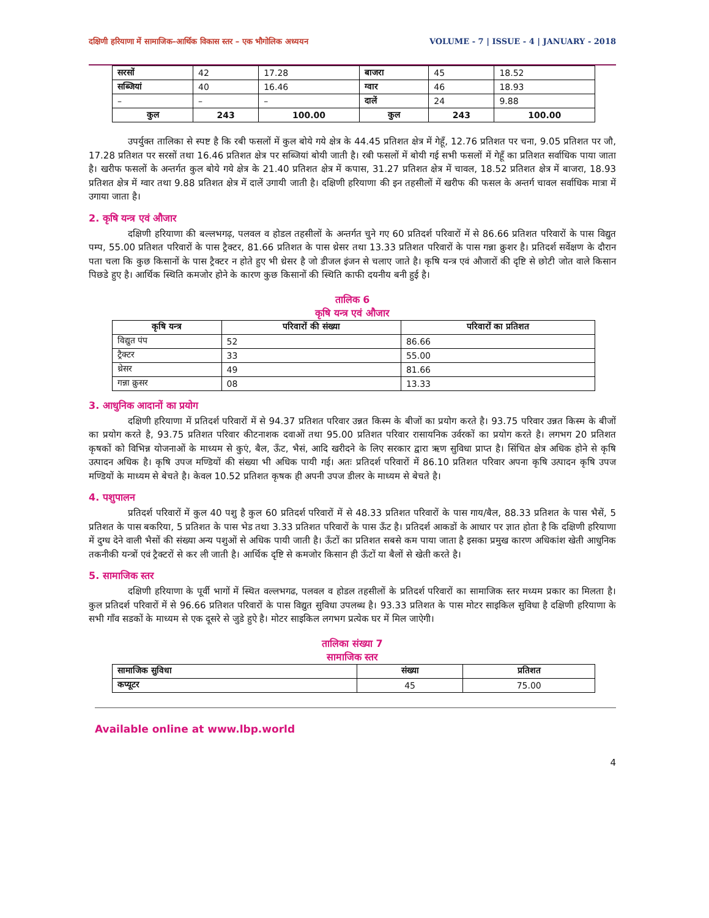दक्षिणी हरियाणा में सामाजिक–आर्थिक विकास स्तर – एक भौगोलिक अध्ययन VOLUME - 7 | ISSUE - 4 | JANUARY - 2018
| सरसों | 42 | 17.28 | बाजरा | 45 | 18.52 |
| सब्जियां | 40 | 16.46 | ग्वार | 46 | 18.93 |
| – | – | – | दालें | 24 | 9.88 |
| कुल | 243 | 100.00 | कुल | 243 | 100.00 |
उपर्युक्त तालिका से स्पष्ट है कि रबी फसलों में कुल बोये गये क्षेत्र के 44.45 प्रतिशत क्षेत्र में गेहूँ, 12.76 प्रतिशत पर चना, 9.05 प्रतिशत पर जौ, 17.28 प्रतिशत पर सरसों तथा 16.46 प्रतिशत क्षेत्र पर सब्जियां बोयी जाती है। रबी फसलों में बोयी गई सभी फसलों में गेहूँ का प्रतिशत सर्वाधिक पाया जाता है। खरीफ फसलों के अन्तर्गत कुल बोये गये क्षेत्र के 21.40 प्रतिशत क्षेत्र में कपास, 31.27 प्रतिशत क्षेत्र में चावल, 18.52 प्रतिशत क्षेत्र में बाजरा, 18.93 प्रतिशत क्षेत्र में ग्वार तथा 9.88 प्रतिशत क्षेत्र में दालें उगायी जाती है। दक्षिणी हरियाणा की इन तहसीलों में खरीफ की फसल के अन्तर्ग चावल सर्वाधिक मात्रा में उगाया जाता है।
2. कृषि यन्त्र एवं औजार
दक्षिणी हरियाणा की बल्लभगढ़, पलवल व होडल तहसीलों के अन्तर्गत चुने गए 60 प्रतिदर्श परिवारों में से 86.66 प्रतिशत परिवारों के पास विद्युत पम्प, 55.00 प्रतिशत परिवारों के पास ट्रैक्टर, 81.66 प्रतिशत के पास थ्रेसर तथा 13.33 प्रतिशत परिवारों के पास गन्ना क्रुशर है। प्रतिदर्श सर्वेक्षण के दौरान पता चला कि कुछ किसानों के पास ट्रैक्टर न होते हुए भी थ्रेसर है जो डीजल इंजन से चलाए जाते है। कृषि यन्त्र एवं औजारों की दृष्टि से छोटी जोत वाले किसान पिछडे हुए है। आर्थिक स्थिति कमजोर होने के कारण कुछ किसानों की स्थिति काफी दयनीय बनी हुई है।
तालिक 6
कृषि यन्त्र एवं औजार
| कृषि यन्त्र | परिवारों की संख्या | परिवारों का प्रतिशत |
| --- | --- | --- |
| विद्युत पंप | 52 | 86.66 |
| ट्रैक्टर | 33 | 55.00 |
| थ्रेसर | 49 | 81.66 |
| गन्ना क्रुसर | 08 | 13.33 |
3. आधुनिक आदानों का प्रयोग
दक्षिणी हरियाणा में प्रतिदर्श परिवारों में से 94.37 प्रतिशत परिवार उन्नत किस्म के बीजों का प्रयोग करते है। 93.75 परिवार उन्नत किस्म के बीजों का प्रयोग करते है, 93.75 प्रतिशत परिवार कीटनाशक दवाओं तथा 95.00 प्रतिशत परिवार रासायनिक उर्वरकों का प्रयोग करते है। लगभग 20 प्रतिशत कृषकों को विभिन्न योजनाओं के माध्यम से कुएं, बैल, ऊँट, भैसं, आदि खरीदने के लिए सरकार द्वारा ऋण सुविधा प्राप्त है। सिंचित क्षेत्र अधिक होने से कृषि उत्पादन अधिक है। कृषि उपज मण्डियों की संख्या भी अधिक पायी गई। अतः प्रतिदर्श परिवारों में 86.10 प्रतिशत परिवार अपना कृषि उत्पादन कृषि उपज मण्डियों के माध्यम से बेचते है। केवल 10.52 प्रतिशत कृषक ही अपनी उपज डीलर के माध्यम से बेचते है।
4. पशुपालन
प्रतिदर्श परिवारों में कुल 40 पशु है कुल 60 प्रतिदर्श परिवारों में से 48.33 प्रतिशत परिवारों के पास गाय/बैल, 88.33 प्रतिशत के पास भैसें, 5 प्रतिशत के पास बकरिया, 5 प्रतिशत के पास भेड तथा 3.33 प्रतिशत परिवारों के पास ऊँट है। प्रतिदर्श आकडों के आधार पर ज्ञात होता है कि दक्षिणी हरियाणा में दुग्ध देने वाली भैसों की संख्या अन्य पशुओं से अधिक पायी जाती है। ऊँटों का प्रतिशत सबसे कम पाया जाता है इसका प्रमुख कारण अधिकांश खेती आधुनिक तकनीकी यन्त्रों एवं ट्रैक्टरों से कर ली जाती है। आर्थिक दृष्टि से कमजोर किसान ही ऊँटों या बैलों से खेती करते है।
5. सामाजिक स्तर
दक्षिणी हरियाणा के पूर्वी भागों में स्थित वल्लभगढ, पलवल व होडल तहसीलों के प्रतिदर्श परिवारों का सामाजिक स्तर मध्यम प्रकार का मिलता है। कुल प्रतिदर्श परिवारों में से 96.66 प्रतिशत परिवारों के पास विद्युत सुविधा उपलब्ध है। 93.33 प्रतिशत के पास मोटर साइकिल सुविधा है दक्षिणी हरियाणा के सभी गाँव सडकों के माध्यम से एक दूसरे से जुडे हुऐ है। मोटर साइकिल लगभग प्रत्येक घर में मिल जाऐगी।
तालिका संख्या 7
सामाजिक स्तर
| सामाजिक सुविधा | संख्या | प्रतिशत |
| --- | --- | --- |
| कप्यूटर | 45 | 75.00 |
Available online at www.lbp.world
4